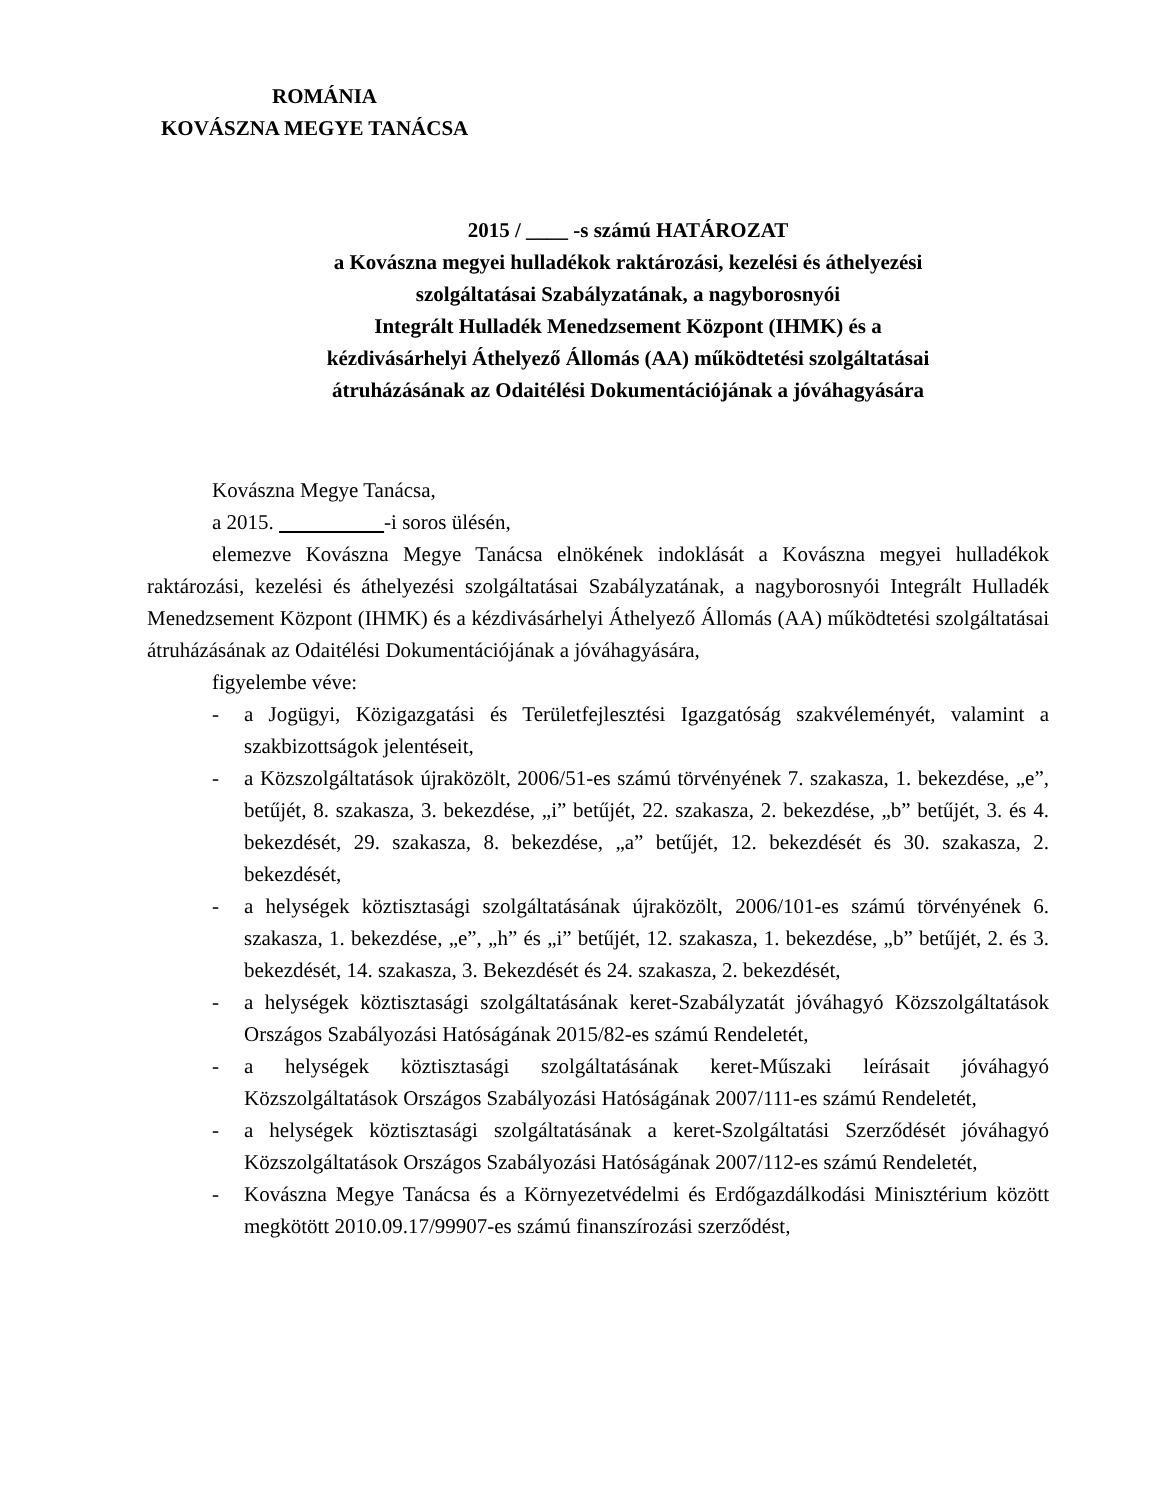ROMÁNIA
KOVÁSZNA MEGYE TANÁCSA
2015 / ____ -s számú HATÁROZAT
a Kovászna megyei hulladékok raktározási, kezelési és áthelyezési
szolgáltatásai Szabályzatának, a nagyborosnyói
Integrált Hulladék Menedzsement Központ (IHMK) és a
kézdivásárhelyi Áthelyező Állomás (AA) működtetési szolgáltatásai
átruházásának az Odaitélési Dokumentációjának a jóváhagyására
Kovászna Megye Tanácsa,
a 2015. -i soros ülésén,
elemezve Kovászna Megye Tanácsa elnökének indoklását a Kovászna megyei hulladékok raktározási, kezelési és áthelyezési szolgáltatásai Szabályzatának, a nagyborosnyói Integrált Hulladék Menedzsement Központ (IHMK) és a kézdivásárhelyi Áthelyező Állomás (AA) működtetési szolgáltatásai átruházásának az Odaitélési Dokumentációjának a jóváhagyására,
figyelembe véve:
- a Jogügyi, Közigazgatási és Területfejlesztési Igazgatóság szakvéleményét, valamint a szakbizottságok jelentéseit,
- a Közszolgáltatások újraközölt, 2006/51-es számú törvényének 7. szakasza, 1. bekezdése, „e”, betűjét, 8. szakasza, 3. bekezdése, „i” betűjét, 22. szakasza, 2. bekezdése, „b” betűjét, 3. és 4. bekezdését, 29. szakasza, 8. bekezdése, „a” betűjét, 12. bekezdését és 30. szakasza, 2. bekezdését,
- a helységek köztisztasági szolgáltatásának újraközölt, 2006/101-es számú törvényének 6. szakasza, 1. bekezdése, „e”, „h” és „i” betűjét, 12. szakasza, 1. bekezdése, „b” betűjét, 2. és 3. bekezdését, 14. szakasza, 3. Bekezdését és 24. szakasza, 2. bekezdését,
- a helységek köztisztasági szolgáltatásának keret-Szabályzatát jóváhagyó Közszolgáltatások Országos Szabályozási Hatóságának 2015/82-es számú Rendeletét,
- a helységek köztisztasági szolgáltatásának keret-Műszaki leírásait jóváhagyó Közszolgáltatások Országos Szabályozási Hatóságának 2007/111-es számú Rendeletét,
- a helységek köztisztasági szolgáltatásának a keret-Szolgáltatási Szerződését jóváhagyó Közszolgáltatások Országos Szabályozási Hatóságának 2007/112-es számú Rendeletét,
- Kovászna Megye Tanácsa és a Környezetvédelmi és Erdőgazdálkodási Minisztérium között megkötött 2010.09.17/99907-es számú finanszírozási szerződést,